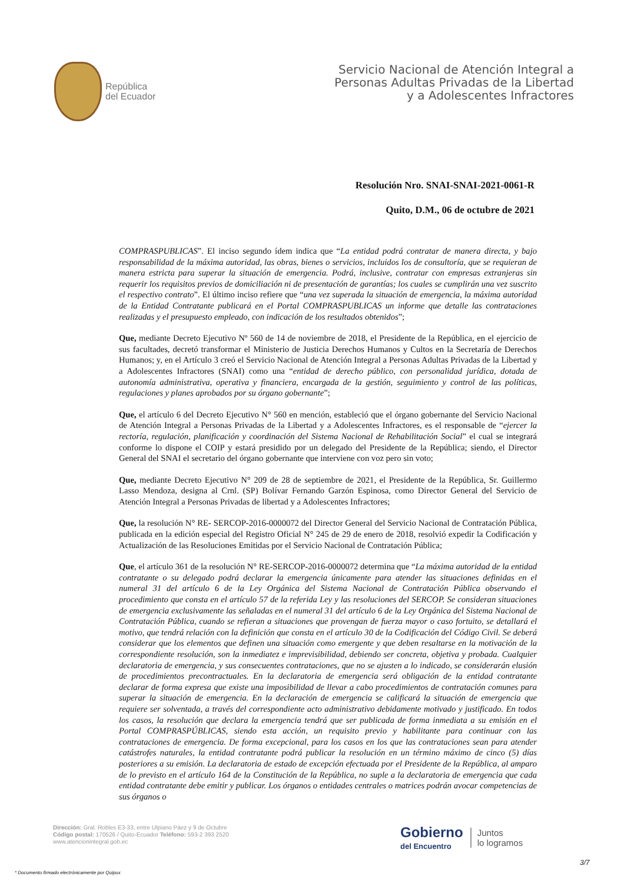República
del Ecuador
Servicio Nacional de Atención Integral a
Personas Adultas Privadas de la Libertad
y a Adolescentes Infractores
Resolución Nro. SNAI-SNAI-2021-0061-R
Quito, D.M., 06 de octubre de 2021
COMPRASPUBLICAS”. El inciso segundo ídem indica que “La entidad podrá contratar de manera directa, y bajo responsabilidad de la máxima autoridad, las obras, bienes o servicios, incluidos los de consultoría, que se requieran de manera estricta para superar la situación de emergencia. Podrá, inclusive, contratar con empresas extranjeras sin requerir los requisitos previos de domiciliación ni de presentación de garantías; los cuales se cumplirán una vez suscrito el respectivo contrato”. El último inciso refiere que “una vez superada la situación de emergencia, la máxima autoridad de la Entidad Contratante publicará en el Portal COMPRASPUBLICAS un informe que detalle las contrataciones realizadas y el presupuesto empleado, con indicación de los resultados obtenidos”;
Que, mediante Decreto Ejecutivo Nº 560 de 14 de noviembre de 2018, el Presidente de la República, en el ejercicio de sus facultades, decretó transformar el Ministerio de Justicia Derechos Humanos y Cultos en la Secretaría de Derechos Humanos; y, en el Artículo 3 creó el Servicio Nacional de Atención Integral a Personas Adultas Privadas de la Libertad y a Adolescentes Infractores (SNAI) como una “entidad de derecho público, con personalidad jurídica, dotada de autonomía administrativa, operativa y financiera, encargada de la gestión, seguimiento y control de las políticas, regulaciones y planes aprobados por su órgano gobernante”;
Que, el artículo 6 del Decreto Ejecutivo N° 560 en mención, estableció que el órgano gobernante del Servicio Nacional de Atención Integral a Personas Privadas de la Libertad y a Adolescentes Infractores, es el responsable de “ejercer la rectoría, regulación, planificación y coordinación del Sistema Nacional de Rehabilitación Social” el cual se integrará conforme lo dispone el COIP y estará presidido por un delegado del Presidente de la República; siendo, el Director General del SNAI el secretario del órgano gobernante que interviene con voz pero sin voto;
Que, mediante Decreto Ejecutivo N° 209 de 28 de septiembre de 2021, el Presidente de la República, Sr. Guillermo Lasso Mendoza, designa al Crnl. (SP) Bolívar Fernando Garzón Espinosa, como Director General del Servicio de Atención Integral a Personas Privadas de libertad y a Adolescentes Infractores;
Que, la resolución N° RE- SERCOP-2016-0000072 del Director General del Servicio Nacional de Contratación Pública, publicada en la edición especial del Registro Oficial N° 245 de 29 de enero de 2018, resolvió expedir la Codificación y Actualización de las Resoluciones Emitidas por el Servicio Nacional de Contratación Pública;
Que, el artículo 361 de la resolución N° RE-SERCOP-2016-0000072 determina que “La máxima autoridad de la entidad contratante o su delegado podrá declarar la emergencia únicamente para atender las situaciones definidas en el numeral 31 del artículo 6 de la Ley Orgánica del Sistema Nacional de Contratación Pública observando el procedimiento que consta en el artículo 57 de la referida Ley y las resoluciones del SERCOP. Se consideran situaciones de emergencia exclusivamente las señaladas en el numeral 31 del artículo 6 de la Ley Orgánica del Sistema Nacional de Contratación Pública, cuando se refieran a situaciones que provengan de fuerza mayor o caso fortuito, se detallará el motivo, que tendrá relación con la definición que consta en el artículo 30 de la Codificación del Código Civil. Se deberá considerar que los elementos que definen una situación como emergente y que deben resaltarse en la motivación de la correspondiente resolución, son la inmediatez e imprevisibilidad, debiendo ser concreta, objetiva y probada. Cualquier declaratoria de emergencia, y sus consecuentes contrataciones, que no se ajusten a lo indicado, se considerarán elusión de procedimientos precontractuales. En la declaratoria de emergencia será obligación de la entidad contratante declarar de forma expresa que existe una imposibilidad de llevar a cabo procedimientos de contratación comunes para superar la situación de emergencia. En la declaración de emergencia se calificará la situación de emergencia que requiere ser solventada, a través del correspondiente acto administrativo debidamente motivado y justificado. En todos los casos, la resolución que declara la emergencia tendrá que ser publicada de forma inmediata a su emisión en el Portal COMPRASPÚBLICAS, siendo esta acción, un requisito previo y habilitante para continuar con las contrataciones de emergencia. De forma excepcional, para los casos en los que las contrataciones sean para atender catástrofes naturales, la entidad contratante podrá publicar la resolución en un término máximo de cinco (5) días posteriores a su emisión. La declaratoria de estado de excepción efectuada por el Presidente de la República, al amparo de lo previsto en el artículo 164 de la Constitución de la República, no suple a la declaratoria de emergencia que cada entidad contratante debe emitir y publicar. Los órganos o entidades centrales o matrices podrán avocar competencias de sus órganos o
Dirección: Gral. Robles E3-33, entre Ulpiano Páez y 9 de Octubre
Código postal: 170526 / Quito-Ecuador Teléfono: 593-2 393 2520
www.atencionintegral.gob.ec
Gobierno
del Encuentro
Juntos
lo logramos
3/7
* Documento firmado electrónicamente por Quipux